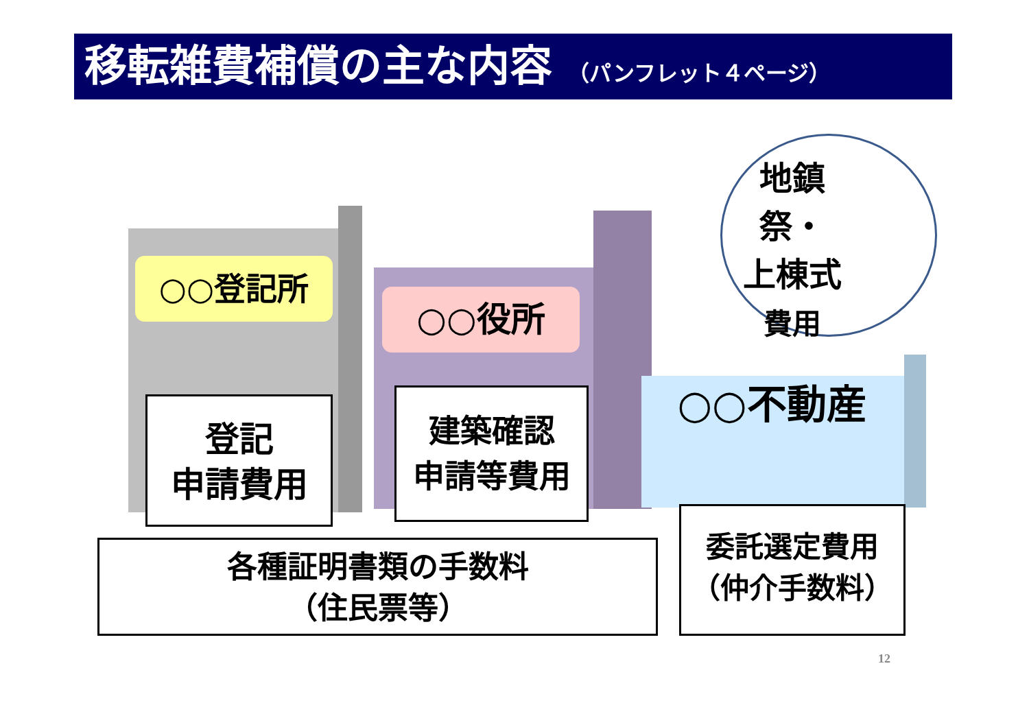移転雑費補償の主な内容 （パンフレット４ページ）
地鎮祭・
上棟式
費用
○○登記所
○○役所
○○不動産
登記
申請費用
建築確認
申請等費用
各種証明書類の手数料
（住民票等）
委託選定費用
（仲介手数料）
12